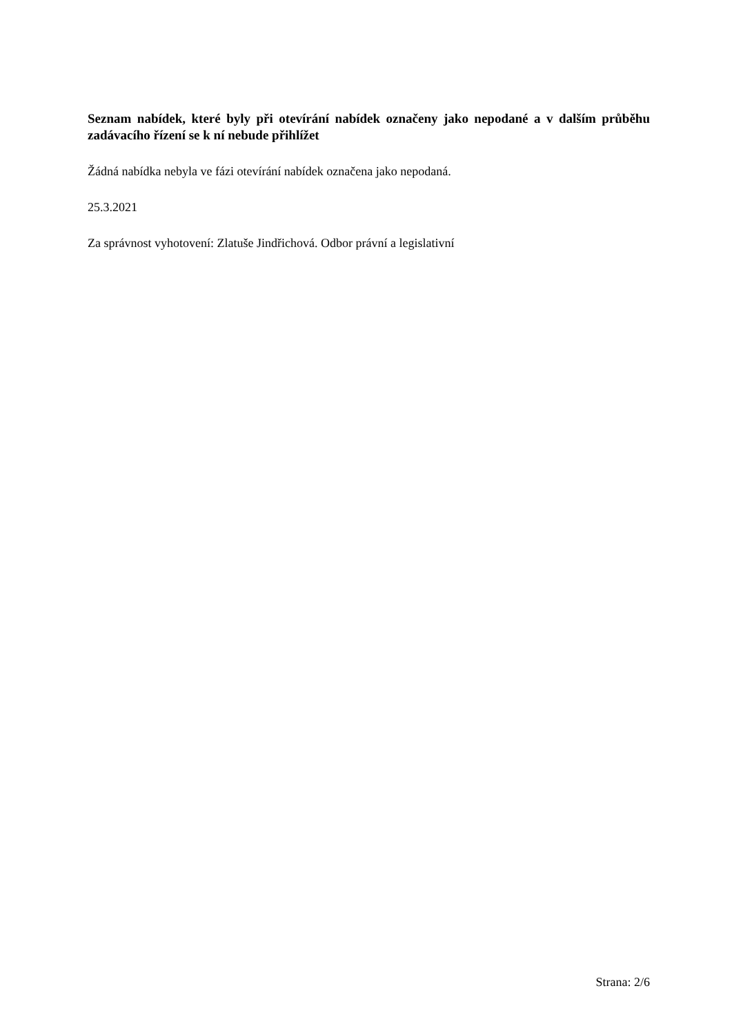Seznam nabídek, které byly při otevírání nabídek označeny jako nepodané a v dalším průběhu zadávacího řízení se k ní nebude přihlížet
Žádná nabídka nebyla ve fázi otevírání nabídek označena jako nepodaná.
25.3.2021
Za správnost vyhotovení: Zlatuše Jindřichová. Odbor právní a legislativní
Strana: 2/6